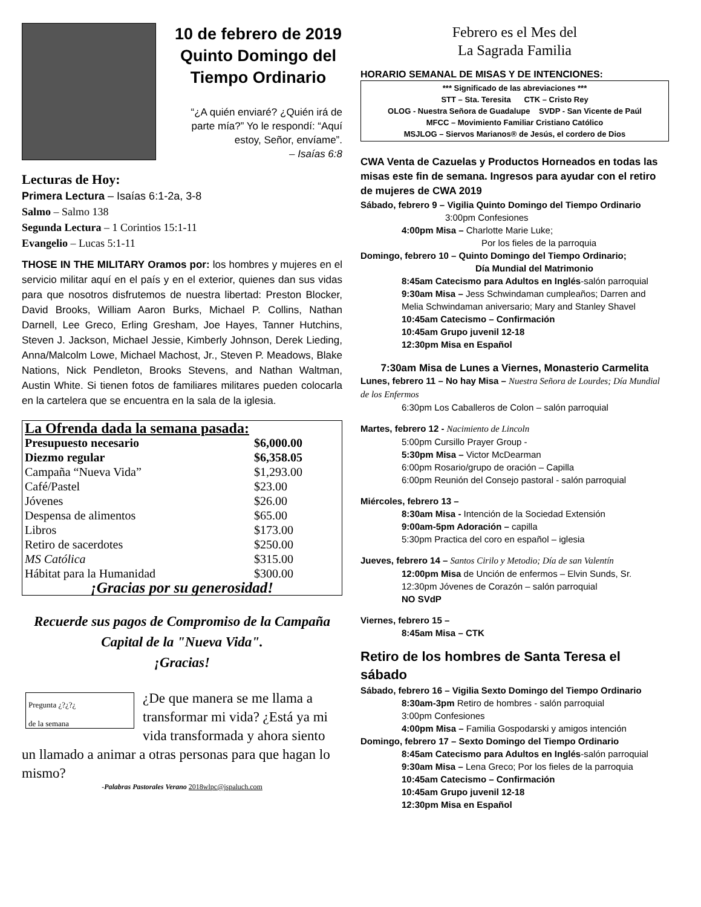10 de febrero de 2019
Quinto Domingo del
Tiempo Ordinario
“¿A quién enviaré? ¿Quién irá de parte mía?” Yo le respondí: “Aquí estoy, Señor, envíame”.
– Isaías 6:8
Lecturas de Hoy:
Primera Lectura – Isaías 6:1-2a, 3-8
Salmo – Salmo 138
Segunda Lectura – 1 Corintios 15:1-11
Evangelio – Lucas 5:1-11
THOSE IN THE MILITARY Oramos por: los hombres y mujeres en el servicio militar aquí en el país y en el exterior, quienes dan sus vidas para que nosotros disfrutemos de nuestra libertad: Preston Blocker, David Brooks, William Aaron Burks, Michael P. Collins, Nathan Darnell, Lee Greco, Erling Gresham, Joe Hayes, Tanner Hutchins, Steven J. Jackson, Michael Jessie, Kimberly Johnson, Derek Lieding, Anna/Malcolm Lowe, Michael Machost, Jr., Steven P. Meadows, Blake Nations, Nick Pendleton, Brooks Stevens, and Nathan Waltman, Austin White. Si tienen fotos de familiares militares pueden colocarla en la cartelera que se encuentra en la sala de la iglesia.
| La Ofrenda dada la semana pasada: | |
| Presupuesto necesario | $6,000.00 |
| Diezmo regular | $6,358.05 |
| Campaña “Nueva Vida” | $1,293.00 |
| Café/Pastel | $23.00 |
| Jóvenes | $26.00 |
| Despensa de alimentos | $65.00 |
| Libros | $173.00 |
| Retiro de sacerdotes | $250.00 |
| MS Católica | $315.00 |
| Hábitat para la Humanidad | $300.00 |
| ¡Gracias por su generosidad! | |
Recuerde sus pagos de Compromiso de la Campaña Capital de la "Nueva Vida".
¡Gracias!
Pregunta ¿?¿?¿
de la semana
¿De que manera se me llama a transformar mi vida? ¿Está ya mi vida transformada y ahora siento un llamado a animar a otras personas para que hagan lo mismo?
-Palabras Pastorales Verano 2018wlpc@jspaluch.com
Febrero es el Mes del
La Sagrada Familia
HORARIO SEMANAL DE MISAS Y DE INTENCIONES:
*** Significado de las abreviaciones ***
STT – Sta. Teresita CTK – Cristo Rey
OLOG - Nuestra Señora de Guadalupe SVDP - San Vicente de Paúl
MFCC – Movimiento Familiar Cristiano Católico
MSJLOG – Siervos Marianos® de Jesús, el cordero de Dios
CWA Venta de Cazuelas y Productos Horneados en todas las misas este fin de semana. Ingresos para ayudar con el retiro de mujeres de CWA 2019
Sábado, febrero 9 – Vigilia Quinto Domingo del Tiempo Ordinario
3:00pm Confesiones
4:00pm Misa – Charlotte Marie Luke;
Por los fieles de la parroquia
Domingo, febrero 10 – Quinto Domingo del Tiempo Ordinario;
Día Mundial del Matrimonio
8:45am Catecismo para Adultos en Inglés-salón parroquial
9:30am Misa – Jess Schwindaman cumpleaños; Darren and Melia Schwindaman aniversario; Mary and Stanley Shavel
10:45am Catecismo – Confirmación
10:45am Grupo juvenil 12-18
12:30pm Misa en Español
7:30am Misa de Lunes a Viernes, Monasterio Carmelita
Lunes, febrero 11 – No hay Misa – Nuestra Señora de Lourdes; Día Mundial de los Enfermos
6:30pm Los Caballeros de Colon – salón parroquial
Martes, febrero 12 - Nacimiento de Lincoln
5:00pm Cursillo Prayer Group -
5:30pm Misa – Victor McDearman
6:00pm Rosario/grupo de oración – Capilla
6:00pm Reunión del Consejo pastoral - salón parroquial
Miércoles, febrero 13 –
8:30am Misa - Intención de la Sociedad Extensión
9:00am-5pm Adoración – capilla
5:30pm Practica del coro en español – iglesia
Jueves, febrero 14 – Santos Cirilo y Metodio; Día de san Valentín
12:00pm Misa de Unción de enfermos – Elvin Sunds, Sr.
12:30pm Jóvenes de Corazón – salón parroquial
NO SVdP
Viernes, febrero 15 –
8:45am Misa – CTK
Retiro de los hombres de Santa Teresa el sábado
Sábado, febrero 16 – Vigilia Sexto Domingo del Tiempo Ordinario
8:30am-3pm Retiro de hombres - salón parroquial
3:00pm Confesiones
4:00pm Misa – Familia Gospodarski y amigos intención
Domingo, febrero 17 – Sexto Domingo del Tiempo Ordinario
8:45am Catecismo para Adultos en Inglés-salón parroquial
9:30am Misa – Lena Greco; Por los fieles de la parroquia
10:45am Catecismo – Confirmación
10:45am Grupo juvenil 12-18
12:30pm Misa en Español